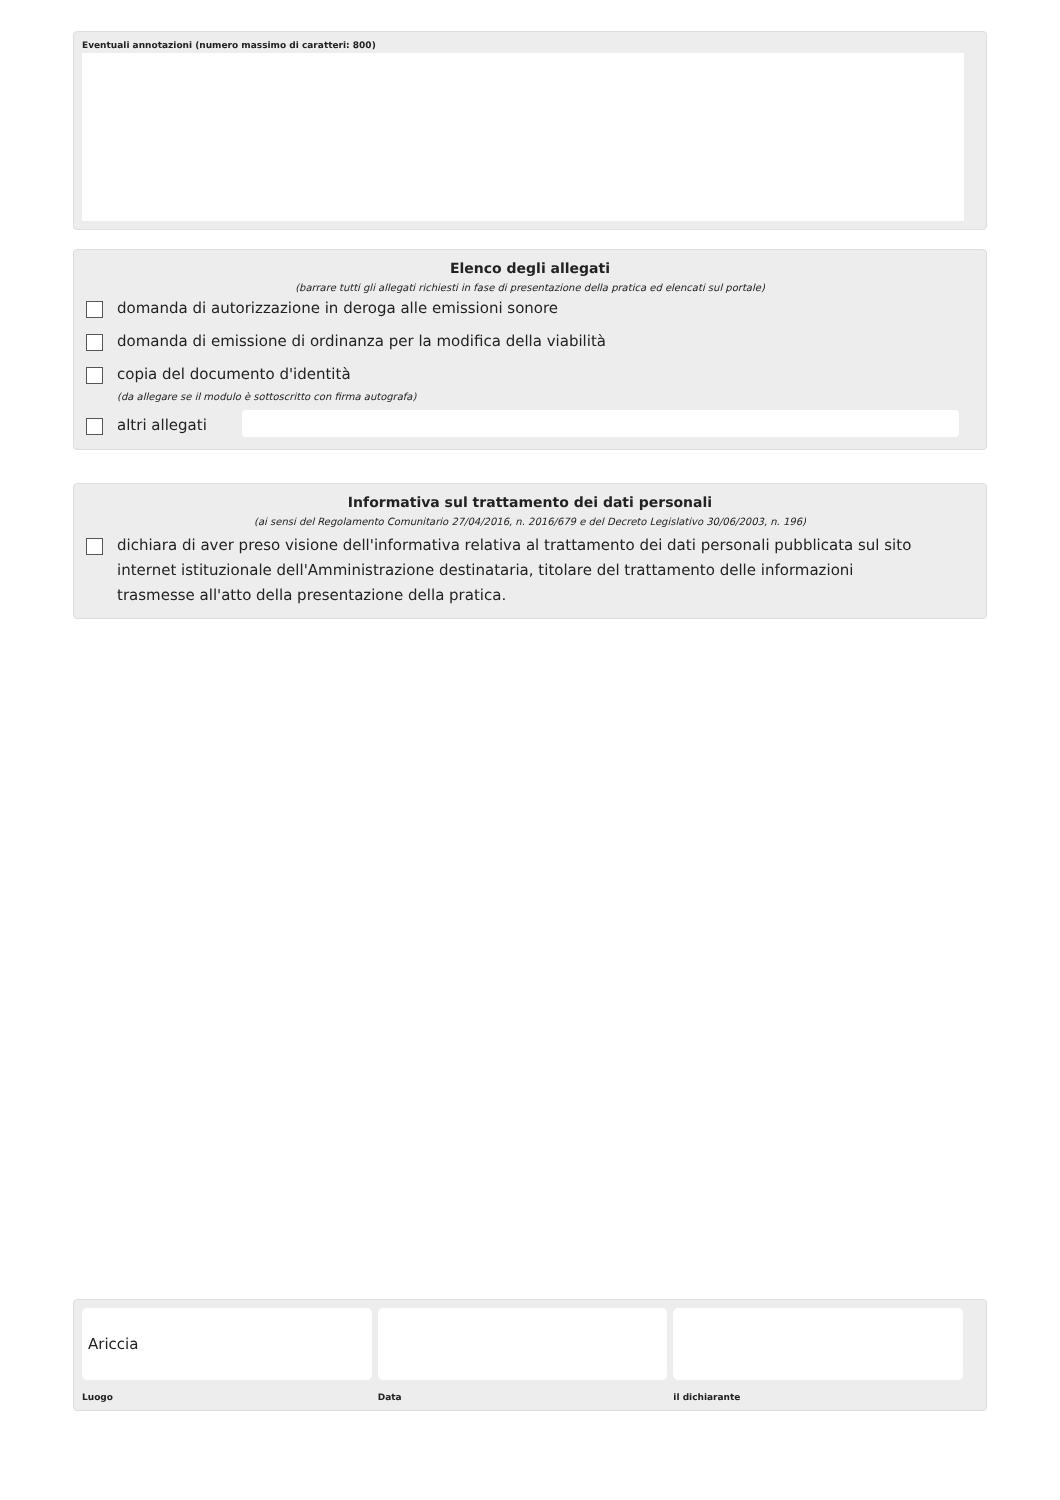Eventuali annotazioni (numero massimo di caratteri: 800)
Elenco degli allegati
(barrare tutti gli allegati richiesti in fase di presentazione della pratica ed elencati sul portale)
domanda di autorizzazione in deroga alle emissioni sonore
domanda di emissione di ordinanza per la modifica della viabilità
copia del documento d'identità
(da allegare se il modulo è sottoscritto con firma autografa)
altri allegati
Informativa sul trattamento dei dati personali
(ai sensi del Regolamento Comunitario 27/04/2016, n. 2016/679 e del Decreto Legislativo 30/06/2003, n. 196)
dichiara di aver preso visione dell'informativa relativa al trattamento dei dati personali pubblicata sul sito internet istituzionale dell'Amministrazione destinataria, titolare del trattamento delle informazioni trasmesse all'atto della presentazione della pratica.
Ariccia
Luogo
Data il dichiarante